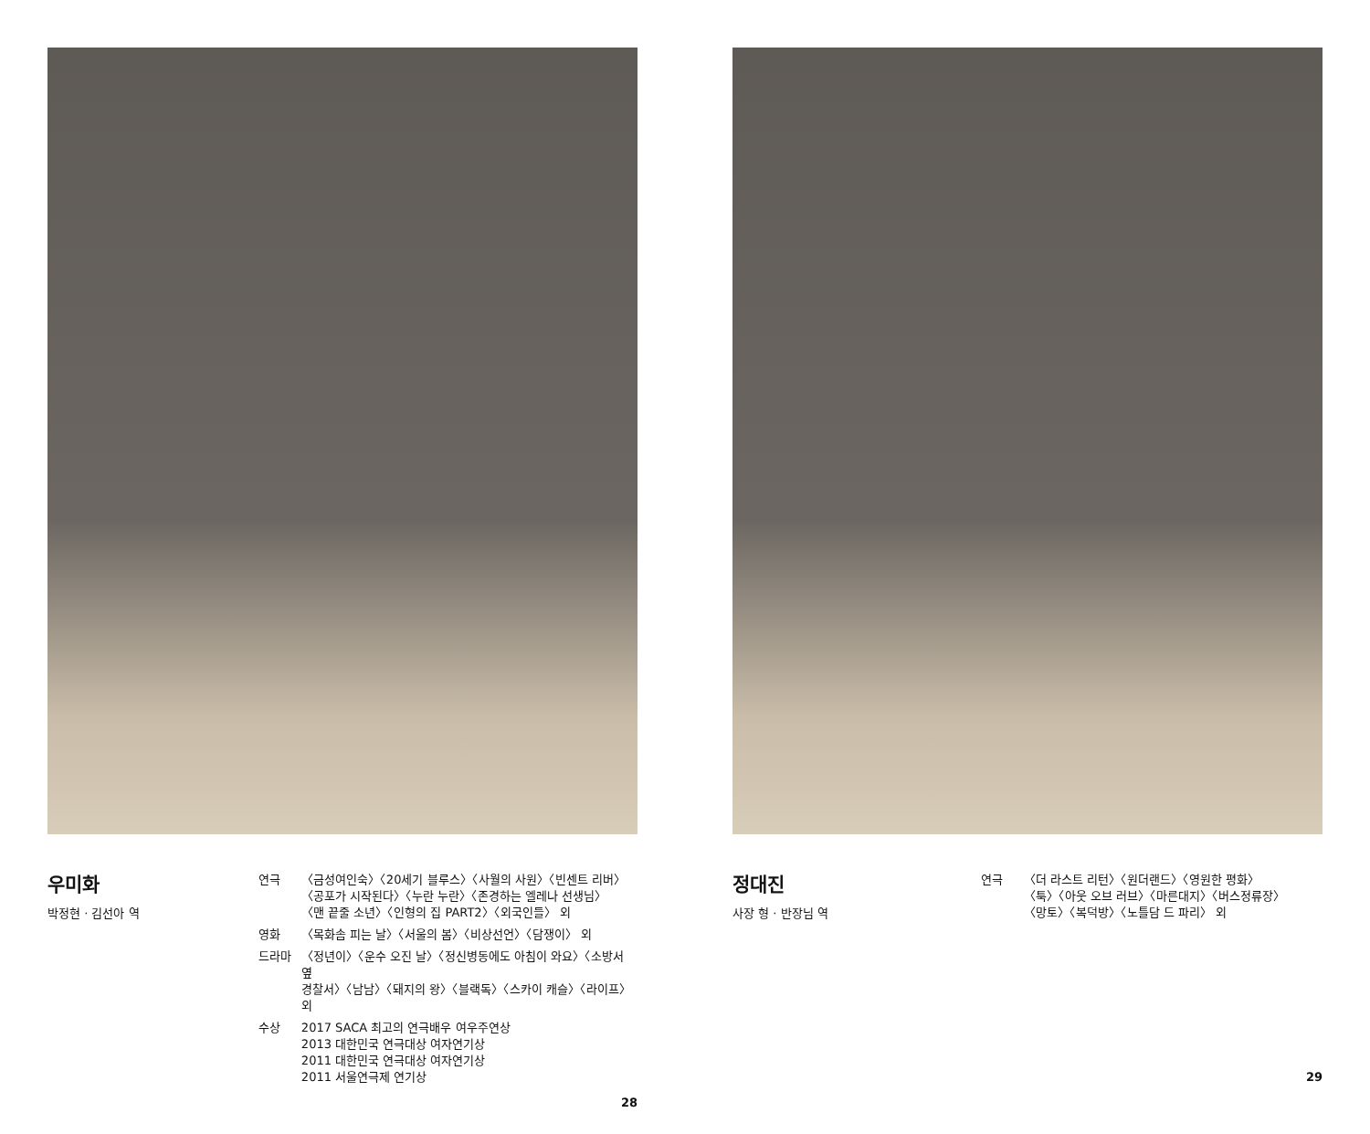우미화
박정현 · 김선아 역
| 연극 | 〈금성여인숙〉〈20세기 블루스〉〈사월의 사원〉〈빈센트 리버〉 〈공포가 시작된다〉〈누란 누란〉〈존경하는 엘레나 선생님〉 〈맨 끝줄 소년〉〈인형의 집 PART2〉〈외국인들〉 외 |
| 영화 | 〈목화솜 피는 날〉〈서울의 봄〉〈비상선언〉〈담쟁이〉 외 |
| 드라마 | 〈정년이〉〈운수 오진 날〉〈정신병동에도 아침이 와요〉〈소방서 옆 경찰서〉〈남남〉〈돼지의 왕〉〈블랙독〉〈스카이 캐슬〉〈라이프〉 외 |
| 수상 | 2017 SACA 최고의 연극배우 여우주연상 2013 대한민국 연극대상 여자연기상 2011 대한민국 연극대상 여자연기상 2011 서울연극제 연기상 |
28
정대진
사장 형 · 반장님 역
| 연극 | 〈더 라스트 리턴〉〈원더랜드〉〈영원한 평화〉 〈툭〉〈아웃 오브 러브〉〈마른대지〉〈버스정류장〉 〈망토〉〈복덕방〉〈노틀담 드 파리〉 외 |
29